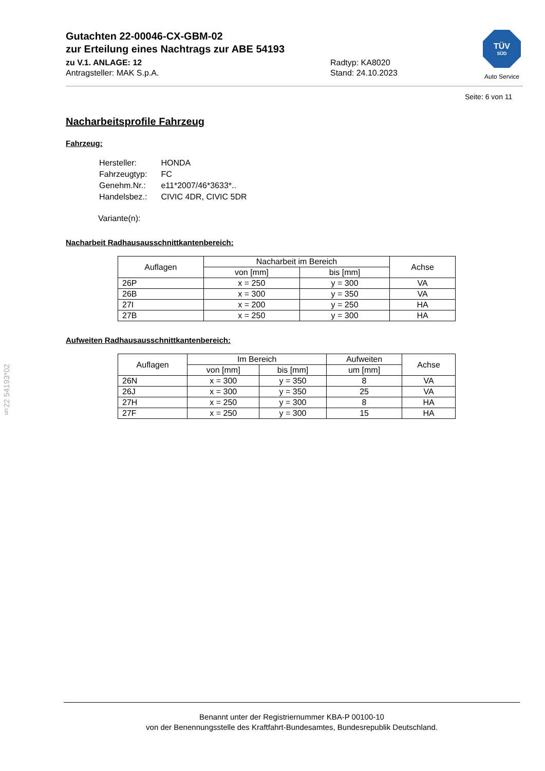Gutachten 22-00046-CX-GBM-02
zur Erteilung eines Nachtrags zur ABE 54193
zu V.1. ANLAGE: 12 Radtyp: KA8020
Antragsteller: MAK S.p.A. Stand: 24.10.2023
TÜV
SÜD
Auto Service
Seite: 6 von 11
§22 54193*02
Nacharbeitsprofile Fahrzeug
Fahrzeug:
| Hersteller: | HONDA |
| Fahrzeugtyp: | FC |
| Genehm.Nr.: | e11*2007/46*3633*.. |
| Handelsbez.: | CIVIC 4DR, CIVIC 5DR |
Variante(n):
Nacharbeit Radhausausschnittkantenbereich:
| Auflagen | Nacharbeit im Bereich | | Achse |
| --- | --- | --- | --- |
| | von [mm] | bis [mm] | |
| 26P | x = 250 | y = 300 | VA |
| 26B | x = 300 | y = 350 | VA |
| 27I | x = 200 | y = 250 | HA |
| 27B | x = 250 | y = 300 | HA |
Aufweiten Radhausausschnittkantenbereich:
| Auflagen | Im Bereich | | Aufweiten | Achse |
| --- | --- | --- | --- | --- |
| | von [mm] | bis [mm] | um [mm] | |
| 26N | x = 300 | y = 350 | 8 | VA |
| 26J | x = 300 | y = 350 | 25 | VA |
| 27H | x = 250 | y = 300 | 8 | HA |
| 27F | x = 250 | y = 300 | 15 | HA |
Benannt unter der Registriernummer KBA-P 00100-10
von der Benennungsstelle des Kraftfahrt-Bundesamtes, Bundesrepublik Deutschland.